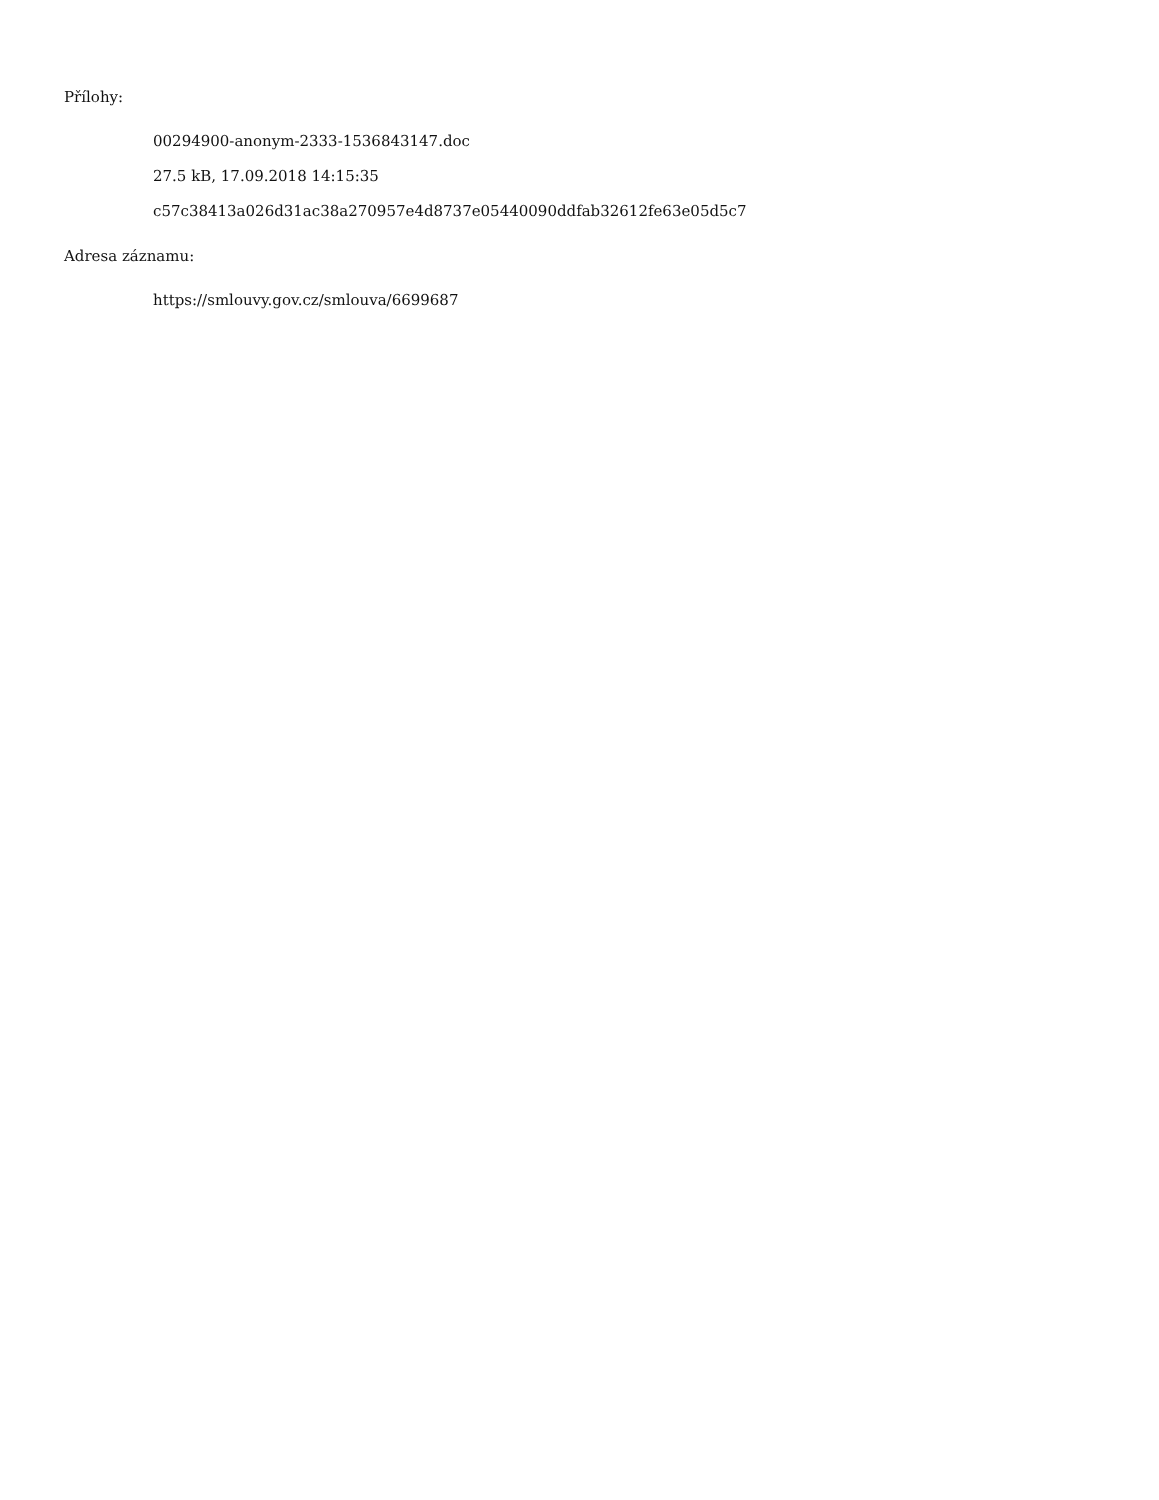Přílohy:
00294900-anonym-2333-1536843147.doc
27.5 kB, 17.09.2018 14:15:35
c57c38413a026d31ac38a270957e4d8737e05440090ddfab32612fe63e05d5c7
Adresa záznamu:
https://smlouvy.gov.cz/smlouva/6699687